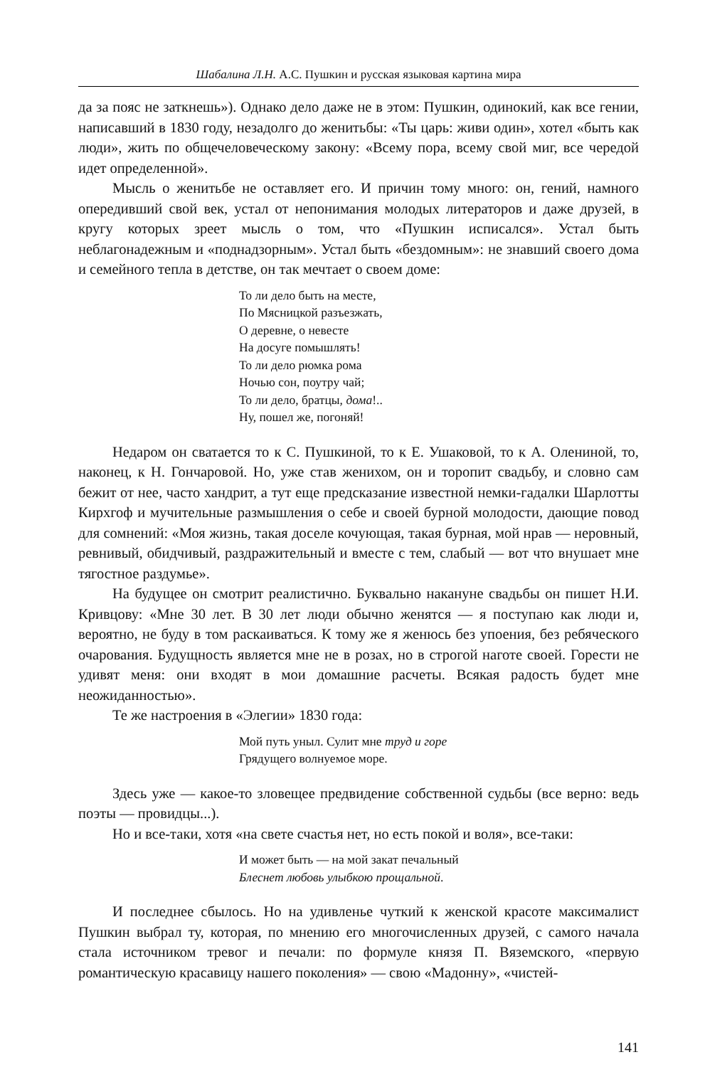Шабалина Л.Н. А.С. Пушкин и русская языковая картина мира
да за пояс не заткнешь»). Однако дело даже не в этом: Пушкин, одинокий, как все гении, написавший в 1830 году, незадолго до женитьбы: «Ты царь: живи один», хотел «быть как люди», жить по общечеловеческому закону: «Всему пора, всему свой миг, все чередой идет определенной».
Мысль о женитьбе не оставляет его. И причин тому много: он, гений, намного опередивший свой век, устал от непонимания молодых литераторов и даже друзей, в кругу которых зреет мысль о том, что «Пушкин исписался». Устал быть неблагонадежным и «поднадзорным». Устал быть «бездомным»: не знавший своего дома и семейного тепла в детстве, он так мечтает о своем доме:
То ли дело быть на месте,
По Мясницкой разъезжать,
О деревне, о невесте
На досуге помышлять!
То ли дело рюмка рома
Ночью сон, поутру чай;
То ли дело, братцы, дома!..
Ну, пошел же, погоняй!
Недаром он сватается то к С. Пушкиной, то к Е. Ушаковой, то к А. Олениной, то, наконец, к Н. Гончаровой. Но, уже став женихом, он и торопит свадьбу, и словно сам бежит от нее, часто хандрит, а тут еще предсказание известной немки-гадалки Шарлотты Кирхгоф и мучительные размышления о себе и своей бурной молодости, дающие повод для сомнений: «Моя жизнь, такая доселе кочующая, такая бурная, мой нрав — неровный, ревнивый, обидчивый, раздражительный и вместе с тем, слабый — вот что внушает мне тягостное раздумье».
На будущее он смотрит реалистично. Буквально накануне свадьбы он пишет Н.И. Кривцову: «Мне 30 лет. В 30 лет люди обычно женятся — я поступаю как люди и, вероятно, не буду в том раскаиваться. К тому же я женюсь без упоения, без ребяческого очарования. Будущность является мне не в розах, но в строгой наготе своей. Горести не удивят меня: они входят в мои домашние расчеты. Всякая радость будет мне неожиданностью».
Те же настроения в «Элегии» 1830 года:
Мой путь уныл. Сулит мне труд и горе
Грядущего волнуемое море.
Здесь уже — какое-то зловещее предвидение собственной судьбы (все верно: ведь поэты — провидцы...).
Но и все-таки, хотя «на свете счастья нет, но есть покой и воля», все-таки:
И может быть — на мой закат печальный
Блеснет любовь улыбкою прощальной.
И последнее сбылось. Но на удивленье чуткий к женской красоте максималист Пушкин выбрал ту, которая, по мнению его многочисленных друзей, с самого начала стала источником тревог и печали: по формуле князя П. Вяземского, «первую романтическую красавицу нашего поколения» — свою «Мадонну», «чистей-
141